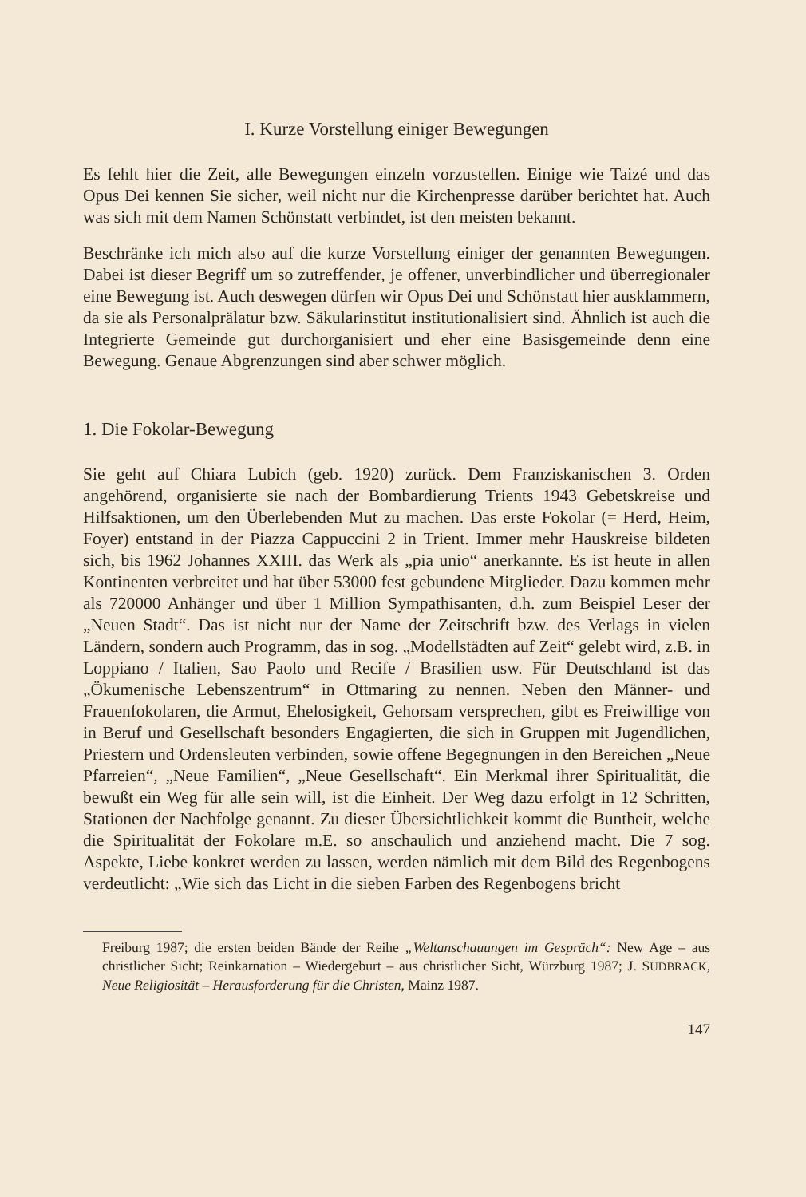I. Kurze Vorstellung einiger Bewegungen
Es fehlt hier die Zeit, alle Bewegungen einzeln vorzustellen. Einige wie Taizé und das Opus Dei kennen Sie sicher, weil nicht nur die Kirchenpresse darüber berichtet hat. Auch was sich mit dem Namen Schönstatt verbindet, ist den meisten bekannt.
Beschränke ich mich also auf die kurze Vorstellung einiger der genannten Bewegungen. Dabei ist dieser Begriff um so zutreffender, je offener, unverbindlicher und überregionaler eine Bewegung ist. Auch deswegen dürfen wir Opus Dei und Schönstatt hier ausklammern, da sie als Personalprälatur bzw. Säkularinstitut institutionalisiert sind. Ähnlich ist auch die Integrierte Gemeinde gut durchorganisiert und eher eine Basisgemeinde denn eine Bewegung. Genaue Abgrenzungen sind aber schwer möglich.
1. Die Fokolar-Bewegung
Sie geht auf Chiara Lubich (geb. 1920) zurück. Dem Franziskanischen 3. Orden angehörend, organisierte sie nach der Bombardierung Trients 1943 Gebetskreise und Hilfsaktionen, um den Überlebenden Mut zu machen. Das erste Fokolar (= Herd, Heim, Foyer) entstand in der Piazza Cappuccini 2 in Trient. Immer mehr Hauskreise bildeten sich, bis 1962 Johannes XXIII. das Werk als „pia unio“ anerkannte. Es ist heute in allen Kontinenten verbreitet und hat über 53000 fest gebundene Mitglieder. Dazu kommen mehr als 720000 Anhänger und über 1 Million Sympathisanten, d.h. zum Beispiel Leser der „Neuen Stadt“. Das ist nicht nur der Name der Zeitschrift bzw. des Verlags in vielen Ländern, sondern auch Programm, das in sog. „Modellstädten auf Zeit“ gelebt wird, z.B. in Loppiano / Italien, Sao Paolo und Recife / Brasilien usw. Für Deutschland ist das „Ökumenische Lebenszentrum“ in Ottmaring zu nennen. Neben den Männer- und Frauenfokolaren, die Armut, Ehelosigkeit, Gehorsam versprechen, gibt es Freiwillige von in Beruf und Gesellschaft besonders Engagierten, die sich in Gruppen mit Jugendlichen, Priestern und Ordensleuten verbinden, sowie offene Begegnungen in den Bereichen „Neue Pfarreien“, „Neue Familien“, „Neue Gesellschaft“. Ein Merkmal ihrer Spiritualität, die bewußt ein Weg für alle sein will, ist die Einheit. Der Weg dazu erfolgt in 12 Schritten, Stationen der Nachfolge genannt. Zu dieser Übersichtlichkeit kommt die Buntheit, welche die Spiritualität der Fokolare m.E. so anschaulich und anziehend macht. Die 7 sog. Aspekte, Liebe konkret werden zu lassen, werden nämlich mit dem Bild des Regenbogens verdeutlicht: „Wie sich das Licht in die sieben Farben des Regenbogens bricht
Freiburg 1987; die ersten beiden Bände der Reihe „Weltanschauungen im Gespräch“: New Age – aus christlicher Sicht; Reinkarnation – Wiedergeburt – aus christlicher Sicht, Würzburg 1987; J. SUDBRACK, Neue Religiosität – Herausforderung für die Christen, Mainz 1987.
147